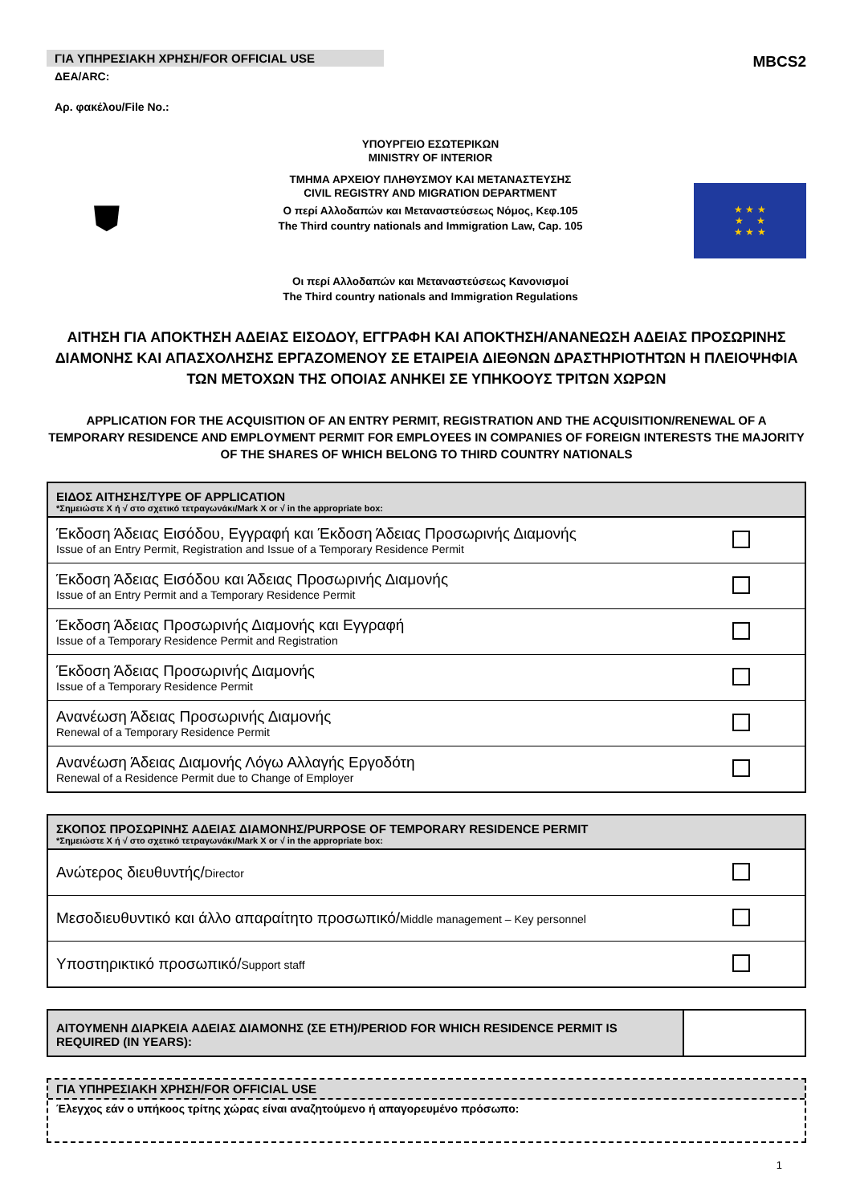ΓΙΑ ΥΠΗΡΕΣΙΑΚΗ ΧΡΗΣΗ/FOR OFFICIAL USE
ΔΕΑ/ARC:
Αρ. φακέλου/File No.:
MBCS2
⛊
ΥΠΟΥΡΓΕΙΟ ΕΣΩΤΕΡΙΚΩΝ
MINISTRY OF INTERIOR
ΤΜΗΜΑ ΑΡΧΕΙΟΥ ΠΛΗΘΥΣΜΟΥ ΚΑΙ ΜΕΤΑΝΑΣΤΕΥΣΗΣ
CIVIL REGISTRY AND MIGRATION DEPARTMENT
Ο περί Αλλοδαπών και Μεταναστεύσεως Νόμος, Κεφ.105
The Third country nationals and Immigration Law, Cap. 105
Οι περί Αλλοδαπών και Μεταναστεύσεως Κανονισμοί
The Third country nationals and Immigration Regulations
★ ★ ★
★ ★
★ ★ ★
ΑΙΤΗΣΗ ΓΙΑ ΑΠΟΚΤΗΣΗ ΑΔΕΙΑΣ ΕΙΣΟΔΟΥ, ΕΓΓΡΑΦΗ ΚΑΙ ΑΠΟΚΤΗΣΗ/ΑΝΑΝΕΩΣΗ ΑΔΕΙΑΣ ΠΡΟΣΩΡΙΝΗΣ ΔΙΑΜΟΝΗΣ ΚΑΙ ΑΠΑΣΧΟΛΗΣΗΣ ΕΡΓΑΖΟΜΕΝΟΥ ΣΕ ΕΤΑΙΡΕΙΑ ΔΙΕΘΝΩΝ ΔΡΑΣΤΗΡΙΟΤΗΤΩΝ Η ΠΛΕΙΟΨΗΦΙΑ ΤΩΝ ΜΕΤΟΧΩΝ ΤΗΣ ΟΠΟΙΑΣ ΑΝΗΚΕΙ ΣΕ ΥΠΗΚΟΟΥΣ ΤΡΙΤΩΝ ΧΩΡΩΝ
APPLICATION FOR THE ACQUISITION OF AN ENTRY PERMIT, REGISTRATION AND THE ACQUISITION/RENEWAL OF A TEMPORARY RESIDENCE AND EMPLOYMENT PERMIT FOR EMPLOYEES IN COMPANIES OF FOREIGN INTERESTS THE MAJORITY OF THE SHARES OF WHICH BELONG TO THIRD COUNTRY NATIONALS
| ΕΙΔΟΣ ΑΙΤΗΣΗΣ/TYPE OF APPLICATION *Σημειώστε Χ ή √ στο σχετικό τετραγωνάκι/Mark X or √ in the appropriate box: | |
| --- | --- |
| Έκδοση Άδειας Εισόδου, Εγγραφή και Έκδοση Άδειας Προσωρινής Διαμονής Issue of an Entry Permit, Registration and Issue of a Temporary Residence Permit | |
| Έκδοση Άδειας Εισόδου και Άδειας Προσωρινής Διαμονής Issue of an Entry Permit and a Temporary Residence Permit | |
| Έκδοση Άδειας Προσωρινής Διαμονής και Εγγραφή Issue of a Temporary Residence Permit and Registration | |
| Έκδοση Άδειας Προσωρινής Διαμονής Issue of a Temporary Residence Permit | |
| Ανανέωση Άδειας Προσωρινής Διαμονής Renewal of a Temporary Residence Permit | |
| Ανανέωση Άδειας Διαμονής Λόγω Αλλαγής Εργοδότη Renewal of a Residence Permit due to Change of Employer | |
| ΣΚΟΠΟΣ ΠΡΟΣΩΡΙΝΗΣ ΑΔΕΙΑΣ ΔΙΑΜΟΝΗΣ/PURPOSE OF TEMPORARY RESIDENCE PERMIT *Σημειώστε Χ ή √ στο σχετικό τετραγωνάκι/Mark X or √ in the appropriate box: | |
| --- | --- |
| Ανώτερος διευθυντής/ Director | |
| Μεσοδιευθυντικό και άλλο απαραίτητο προσωπικό/ Middle management – Key personnel | |
| Υποστηρικτικό προσωπικό/ Support staff | |
| ΑΙΤΟΥΜΕΝΗ ΔΙΑΡΚΕΙΑ ΑΔΕΙΑΣ ΔΙΑΜΟΝΗΣ (ΣΕ ΕΤΗ)/PERIOD FOR WHICH RESIDENCE PERMIT IS REQUIRED (IN YEARS): | |
ΓΙΑ ΥΠΗΡΕΣΙΑΚΗ ΧΡΗΣΗ/FOR OFFICIAL USE
Έλεγχος εάν ο υπήκοος τρίτης χώρας είναι αναζητούμενο ή απαγορευμένο πρόσωπο:
1